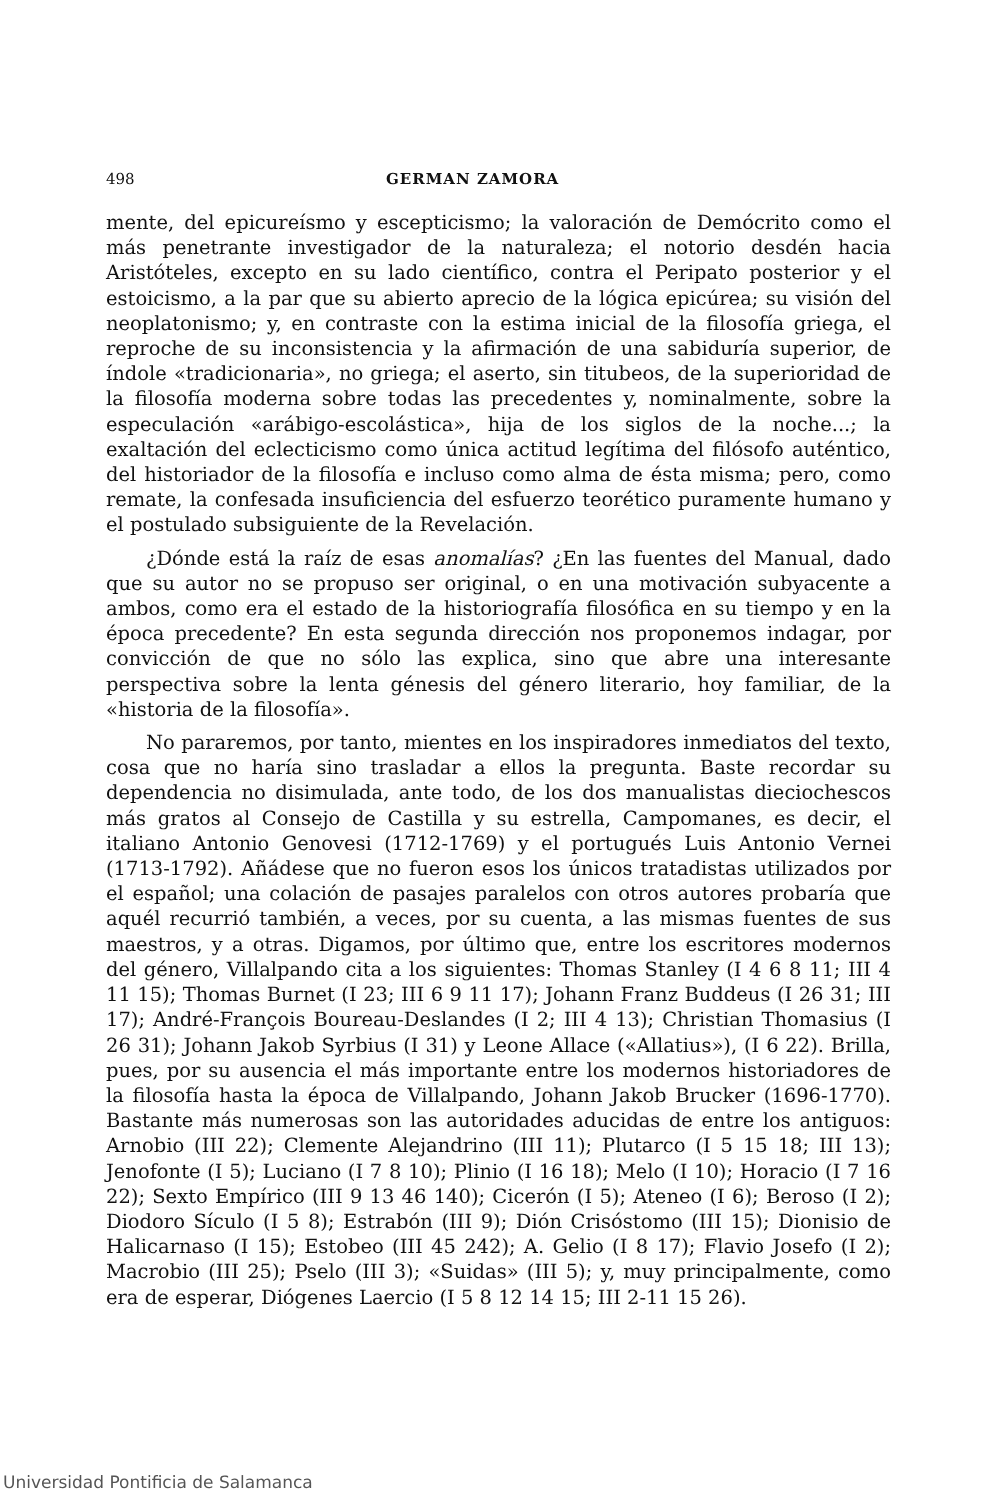498 GERMAN ZAMORA
mente, del epicureísmo y escepticismo; la valoración de Demócrito como el más penetrante investigador de la naturaleza; el notorio desdén hacia Aristóteles, excepto en su lado científico, contra el Peripato posterior y el estoicismo, a la par que su abierto aprecio de la lógica epicúrea; su visión del neoplatonismo; y, en contraste con la estima inicial de la filosofía griega, el reproche de su inconsistencia y la afirmación de una sabiduría superior, de índole «tradicionaria», no griega; el aserto, sin titubeos, de la superioridad de la filosofía moderna sobre todas las precedentes y, nominalmente, sobre la especulación «arábigo-escolástica», hija de los siglos de la noche...; la exaltación del eclecticismo como única actitud legítima del filósofo auténtico, del historiador de la filosofía e incluso como alma de ésta misma; pero, como remate, la confesada insuficiencia del esfuerzo teorético puramente humano y el postulado subsiguiente de la Revelación.
¿Dónde está la raíz de esas anomalías? ¿En las fuentes del Manual, dado que su autor no se propuso ser original, o en una motivación subyacente a ambos, como era el estado de la historiografía filosófica en su tiempo y en la época precedente? En esta segunda dirección nos proponemos indagar, por convicción de que no sólo las explica, sino que abre una interesante perspectiva sobre la lenta génesis del género literario, hoy familiar, de la «historia de la filosofía».
No pararemos, por tanto, mientes en los inspiradores inmediatos del texto, cosa que no haría sino trasladar a ellos la pregunta. Baste recordar su dependencia no disimulada, ante todo, de los dos manualistas dieciochescos más gratos al Consejo de Castilla y su estrella, Campomanes, es decir, el italiano Antonio Genovesi (1712-1769) y el portugués Luis Antonio Vernei (1713-1792). Añádese que no fueron esos los únicos tratadistas utilizados por el español; una colación de pasajes paralelos con otros autores probaría que aquél recurrió también, a veces, por su cuenta, a las mismas fuentes de sus maestros, y a otras. Digamos, por último que, entre los escritores modernos del género, Villalpando cita a los siguientes: Thomas Stanley (I 4 6 8 11; III 4 11 15); Thomas Burnet (I 23; III 6 9 11 17); Johann Franz Buddeus (I 26 31; III 17); André-François Boureau-Deslandes (I 2; III 4 13); Christian Thomasius (I 26 31); Johann Jakob Syrbius (I 31) y Leone Allace («Allatius»), (I 6 22). Brilla, pues, por su ausencia el más importante entre los modernos historiadores de la filosofía hasta la época de Villalpando, Johann Jakob Brucker (1696-1770). Bastante más numerosas son las autoridades aducidas de entre los antiguos: Arnobio (III 22); Clemente Alejandrino (III 11); Plutarco (I 5 15 18; III 13); Jenofonte (I 5); Luciano (I 7 8 10); Plinio (I 16 18); Melo (I 10); Horacio (I 7 16 22); Sexto Empírico (III 9 13 46 140); Cicerón (I 5); Ateneo (I 6); Beroso (I 2); Diodoro Sículo (I 5 8); Estrabón (III 9); Dión Crisóstomo (III 15); Dionisio de Halicarnaso (I 15); Estobeo (III 45 242); A. Gelio (I 8 17); Flavio Josefo (I 2); Macrobio (III 25); Pselo (III 3); «Suidas» (III 5); y, muy principalmente, como era de esperar, Diógenes Laercio (I 5 8 12 14 15; III 2-11 15 26).
Universidad Pontificia de Salamanca